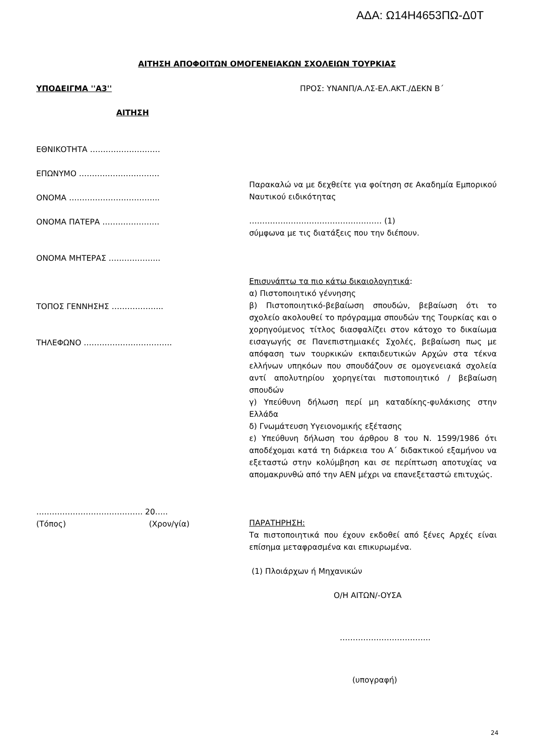ΑΔΑ: Ω14Η4653ΠΩ-Δ0Τ
ΑΙΤΗΣΗ ΑΠΟΦΟΙΤΩΝ ΟΜΟΓΕΝΕΙΑΚΩΝ ΣΧΟΛΕΙΩΝ ΤΟΥΡΚΙΑΣ
ΥΠΟΔΕΙΓΜΑ ''Α3'' ΠΡΟΣ: ΥΝΑΝΠ/Α.ΛΣ-ΕΛ.ΑΚΤ./ΔΕΚΝ Β΄
ΑΙΤΗΣΗ
ΕΘΝΙΚΟΤΗΤΑ ………………………
ΕΠΩΝΥΜΟ ………………………….
ΟΝΟΜΑ ……………………………..
ΟΝΟΜΑ ΠΑΤΕΡΑ ………………….
ΟΝΟΜΑ ΜΗΤΕΡΑΣ ………………..
ΤΟΠΟΣ ΓΕΝΝΗΣΗΣ ………………..
ΤΗΛΕΦΩΝΟ …………………………….
………………………………….. 20…..
(Τόπος) (Χρον/γία)
Παρακαλώ να με δεχθείτε για φοίτηση σε Ακαδημία Εμπορικού Ναυτικού ειδικότητας
…………………………………………… (1)
σύμφωνα με τις διατάξεις που την διέπουν.
Επισυνάπτω τα πιο κάτω δικαιολογητικά:
α) Πιστοποιητικό γέννησης
β) Πιστοποιητικό-βεβαίωση σπουδών, βεβαίωση ότι το σχολείο ακολουθεί το πρόγραμμα σπουδών της Τουρκίας και ο χορηγούμενος τίτλος διασφαλίζει στον κάτοχο το δικαίωμα εισαγωγής σε Πανεπιστημιακές Σχολές, βεβαίωση πως με απόφαση των τουρκικών εκπαιδευτικών Αρχών στα τέκνα ελλήνων υπηκόων που σπουδάζουν σε ομογενειακά σχολεία αντί απολυτηρίου χορηγείται πιστοποιητικό / βεβαίωση σπουδών
γ) Υπεύθυνη δήλωση περί μη καταδίκης-φυλάκισης στην Ελλάδα
δ) Γνωμάτευση Υγειονομικής εξέτασης
ε) Υπεύθυνη δήλωση του άρθρου 8 του Ν. 1599/1986 ότι αποδέχομαι κατά τη διάρκεια του Α΄ διδακτικού εξαμήνου να εξεταστώ στην κολύμβηση και σε περίπτωση αποτυχίας να απομακρυνθώ από την ΑΕΝ μέχρι να επανεξεταστώ επιτυχώς.
ΠΑΡΑΤΗΡΗΣΗ:
Τα πιστοποιητικά που έχουν εκδοθεί από ξένες Αρχές είναι επίσημα μεταφρασμένα και επικυρωμένα.
(1) Πλοιάρχων ή Μηχανικών
Ο/Η ΑΙΤΩΝ/-ΟΥΣΑ
……………………………..
(υπογραφή)
24